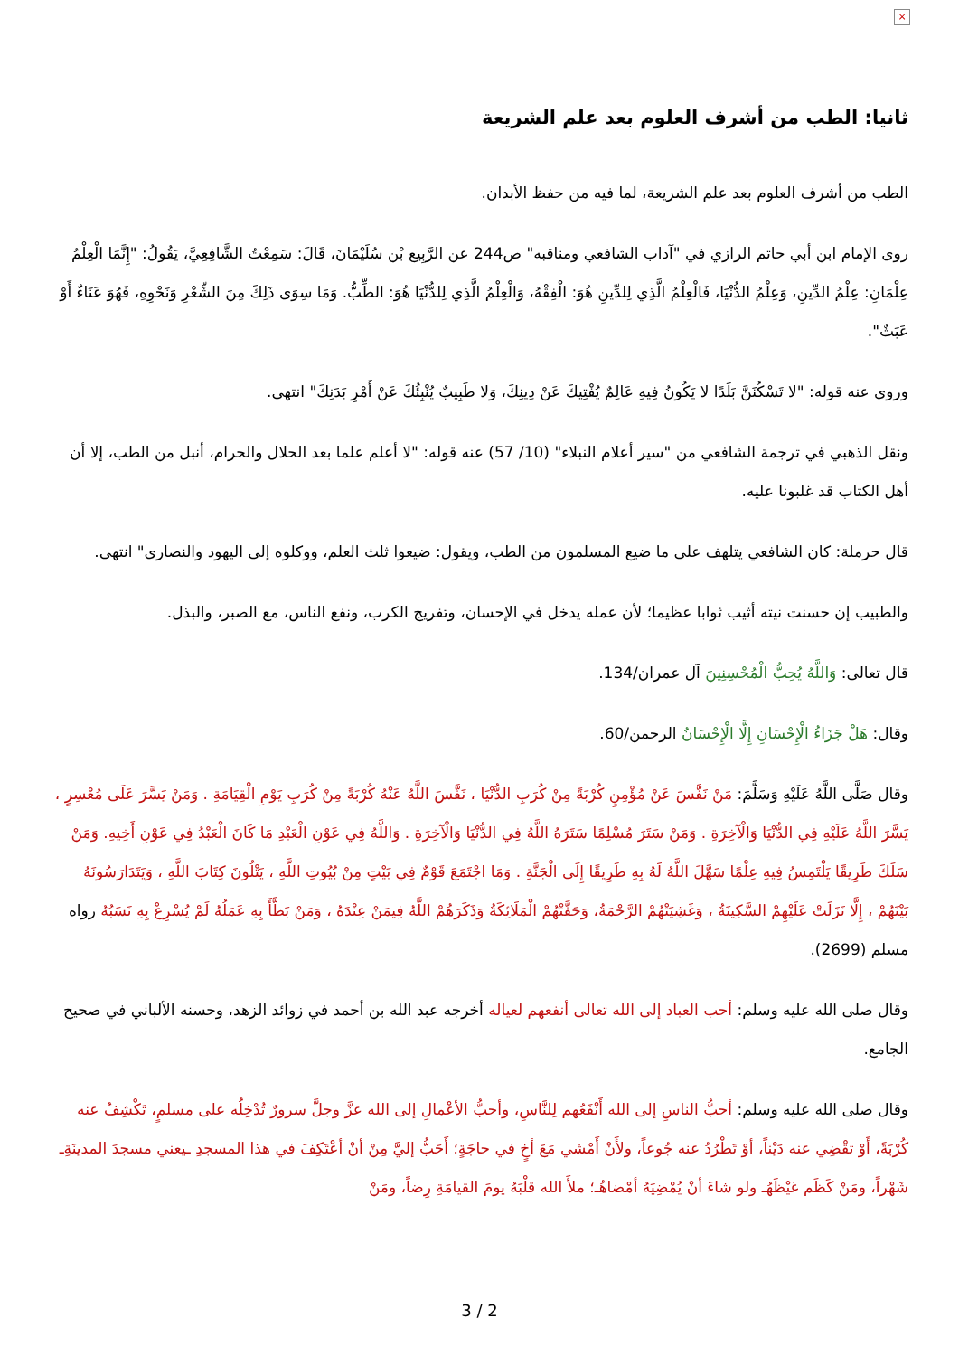×
ثانيا: الطب من أشرف العلوم بعد علم الشريعة
الطب من أشرف العلوم بعد علم الشريعة، لما فيه من حفظ الأبدان.
روى الإمام ابن أبي حاتم الرازي في "آداب الشافعي ومناقبه" ص244 عن الرَّبِيع بْن سُلَيْمَانَ، قَالَ: سَمِعْتُ الشَّافِعِيَّ، يَقُولُ: "إِنَّمَا الْعِلْمُ عِلْمَانِ: عِلْمُ الدِّينِ، وَعِلْمُ الدُّنْيَا، فَالْعِلْمُ الَّذِي لِلدِّينِ هُوَ: الْفِقْهُ، وَالْعِلْمُ الَّذِي لِلدُّنْيَا هُوَ: الطِّبُّ. وَمَا سِوَى ذَلِكَ مِنَ الشِّعْرِ وَنَحْوِهِ، فَهُوَ عَنَاءٌ أَوْ عَبَثٌ".
وروى عنه قوله: "لا تَسْكُنَنَّ بَلَدًا لا يَكُونُ فِيهِ عَالِمٌ يُفْتِيكَ عَنْ دِينِكَ، وَلا طَبِيبٌ يُنْبِئُكَ عَنْ أَمْرِ بَدَنِكَ" انتهى.
ونقل الذهبي في ترجمة الشافعي من "سير أعلام النبلاء" (10/ 57) عنه قوله: "لا أعلم علما بعد الحلال والحرام، أنبل من الطب، إلا أن أهل الكتاب قد غلبونا عليه.
قال حرملة: كان الشافعي يتلهف على ما ضيع المسلمون من الطب، ويقول: ضيعوا ثلث العلم، ووكلوه إلى اليهود والنصارى" انتهى.
والطبيب إن حسنت نيته أثيب ثوابا عظيما؛ لأن عمله يدخل في الإحسان، وتفريج الكرب، ونفع الناس، مع الصبر، والبذل.
قال تعالى: وَاللَّهُ يُحِبُّ الْمُحْسِنِينَ آل عمران/134.
وقال: هَلْ جَزَاءُ الْإِحْسَانِ إِلَّا الْإِحْسَانُ الرحمن/60.
وقال صَلَّى اللَّهُ عَلَيْهِ وَسَلَّمَ: مَنْ نَفَّسَ عَنْ مُؤْمِنٍ كُرْبَةً مِنْ كُرَبِ الدُّنْيَا ، نَفَّسَ اللَّهُ عَنْهُ كُرْبَةً مِنْ كُرَبِ يَوْمِ الْقِيَامَةِ . وَمَنْ يَسَّرَ عَلَى مُعْسِرٍ ، يَسَّرَ اللَّهُ عَلَيْهِ فِي الدُّنْيَا وَالْآخِرَةِ . وَمَنْ سَتَرَ مُسْلِمًا سَتَرَهُ اللَّهُ فِي الدُّنْيَا وَالْآخِرَةِ . وَاللَّهُ فِي عَوْنِ الْعَبْدِ مَا كَانَ الْعَبْدُ فِي عَوْنِ أَخِيهِ. وَمَنْ سَلَكَ طَرِيقًا يَلْتَمِسُ فِيهِ عِلْمًا سَهَّلَ اللَّهُ لَهُ بِهِ طَرِيقًا إِلَى الْجَنَّةِ . وَمَا اجْتَمَعَ قَوْمٌ فِي بَيْتٍ مِنْ بُيُوتِ اللَّهِ ، يَتْلُونَ كِتَابَ اللَّهِ ، وَيَتَدَارَسُونَهُ بَيْنَهُمْ ، إِلَّا نَزَلَتْ عَلَيْهِمْ السَّكِينَةُ ، وَغَشِيَتْهُمْ الرَّحْمَةُ، وَحَفَّتْهُمْ الْمَلَائِكَةُ وَذَكَرَهُمْ اللَّهُ فِيمَنْ عِنْدَهُ ، وَمَنْ بَطَّأَ بِهِ عَمَلُهُ لَمْ يُسْرِعْ بِهِ نَسَبُهُ رواه مسلم (2699).
وقال صلى الله عليه وسلم: أحب العباد إلى الله تعالى أنفعهم لعياله أخرجه عبد الله بن أحمد في زوائد الزهد، وحسنه الألباني في صحيح الجامع.
وقال صلى الله عليه وسلم: أحبُّ الناسِ إلى الله أَنْفَعُهم لِلنَّاسِ، وأحبُّ الأعْمالِ إلى الله عزَّ وجلَّ سرورٌ تُدْخِلُه على مسلمٍ، تَكْشِفُ عنه كُرْبَةً، أَوْ تقْضِي عنه دَيْناً، أوْ تَطْرُدُ عنه جُوعاً، ولأَنْ أَمْشي مَعَ أخٍ في حاجَةٍ؛ أَحَبُّ إليَّ مِنْ أنْ أعْتَكِفَ في هذا المسجدِ ـيعني مسجدَ المدينَةِـ شَهْراً، ومَنْ كَظَم غيْظَهُـ ولو شاءَ أنْ يُمْضِيَهُ أمْضاهُـ؛ ملأَ الله قلْبَهُ يومَ القيامَةِ رِضاً، ومَنْ
3 / 2